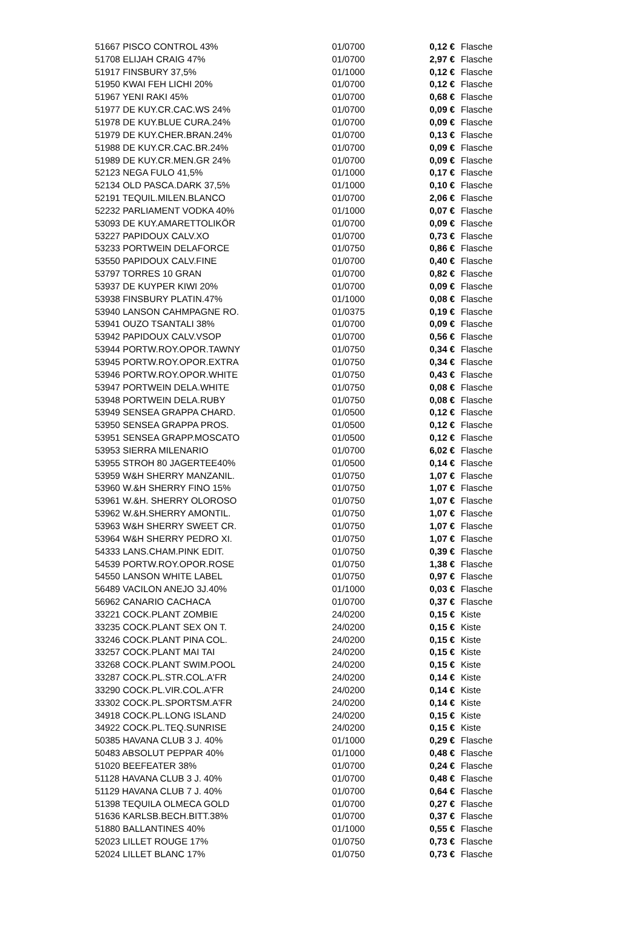| 51667 PISCO CONTROL 43% | 01/0700 | 0,12 € | Flasche |
| 51708 ELIJAH CRAIG 47% | 01/0700 | 2,97 € | Flasche |
| 51917 FINSBURY 37,5% | 01/1000 | 0,12 € | Flasche |
| 51950 KWAI FEH LICHI 20% | 01/0700 | 0,12 € | Flasche |
| 51967 YENI RAKI 45% | 01/0700 | 0,68 € | Flasche |
| 51977 DE KUY.CR.CAC.WS 24% | 01/0700 | 0,09 € | Flasche |
| 51978 DE KUY.BLUE CURA.24% | 01/0700 | 0,09 € | Flasche |
| 51979 DE KUY.CHER.BRAN.24% | 01/0700 | 0,13 € | Flasche |
| 51988 DE KUY.CR.CAC.BR.24% | 01/0700 | 0,09 € | Flasche |
| 51989 DE KUY.CR.MEN.GR 24% | 01/0700 | 0,09 € | Flasche |
| 52123 NEGA FULO 41,5% | 01/1000 | 0,17 € | Flasche |
| 52134 OLD PASCA.DARK 37,5% | 01/1000 | 0,10 € | Flasche |
| 52191 TEQUIL.MILEN.BLANCO | 01/0700 | 2,06 € | Flasche |
| 52232 PARLIAMENT VODKA 40% | 01/1000 | 0,07 € | Flasche |
| 53093 DE KUY.AMARETTOLIKÖR | 01/0700 | 0,09 € | Flasche |
| 53227 PAPIDOUX CALV.XO | 01/0700 | 0,73 € | Flasche |
| 53233 PORTWEIN DELAFORCE | 01/0750 | 0,86 € | Flasche |
| 53550 PAPIDOUX CALV.FINE | 01/0700 | 0,40 € | Flasche |
| 53797 TORRES 10 GRAN | 01/0700 | 0,82 € | Flasche |
| 53937 DE KUYPER KIWI 20% | 01/0700 | 0,09 € | Flasche |
| 53938 FINSBURY PLATIN.47% | 01/1000 | 0,08 € | Flasche |
| 53940 LANSON CAHMPAGNE RO. | 01/0375 | 0,19 € | Flasche |
| 53941 OUZO TSANTALI 38% | 01/0700 | 0,09 € | Flasche |
| 53942 PAPIDOUX CALV.VSOP | 01/0700 | 0,56 € | Flasche |
| 53944 PORTW.ROY.OPOR.TAWNY | 01/0750 | 0,34 € | Flasche |
| 53945 PORTW.ROY.OPOR.EXTRA | 01/0750 | 0,34 € | Flasche |
| 53946 PORTW.ROY.OPOR.WHITE | 01/0750 | 0,43 € | Flasche |
| 53947 PORTWEIN DELA.WHITE | 01/0750 | 0,08 € | Flasche |
| 53948 PORTWEIN DELA.RUBY | 01/0750 | 0,08 € | Flasche |
| 53949 SENSEA GRAPPA CHARD. | 01/0500 | 0,12 € | Flasche |
| 53950 SENSEA GRAPPA PROS. | 01/0500 | 0,12 € | Flasche |
| 53951 SENSEA GRAPP.MOSCATO | 01/0500 | 0,12 € | Flasche |
| 53953 SIERRA MILENARIO | 01/0700 | 6,02 € | Flasche |
| 53955 STROH 80 JAGERTEE40% | 01/0500 | 0,14 € | Flasche |
| 53959 W&H SHERRY MANZANIL. | 01/0750 | 1,07 € | Flasche |
| 53960 W.&H SHERRY FINO 15% | 01/0750 | 1,07 € | Flasche |
| 53961 W.&H. SHERRY OLOROSO | 01/0750 | 1,07 € | Flasche |
| 53962 W.&H.SHERRY AMONTIL. | 01/0750 | 1,07 € | Flasche |
| 53963 W&H SHERRY SWEET CR. | 01/0750 | 1,07 € | Flasche |
| 53964 W&H SHERRY PEDRO XI. | 01/0750 | 1,07 € | Flasche |
| 54333 LANS.CHAM.PINK EDIT. | 01/0750 | 0,39 € | Flasche |
| 54539 PORTW.ROY.OPOR.ROSE | 01/0750 | 1,38 € | Flasche |
| 54550 LANSON WHITE LABEL | 01/0750 | 0,97 € | Flasche |
| 56489 VACILON ANEJO 3J.40% | 01/1000 | 0,03 € | Flasche |
| 56962 CANARIO CACHACA | 01/0700 | 0,37 € | Flasche |
| 33221 COCK.PLANT ZOMBIE | 24/0200 | 0,15 € | Kiste |
| 33235 COCK.PLANT SEX ON T. | 24/0200 | 0,15 € | Kiste |
| 33246 COCK.PLANT PINA COL. | 24/0200 | 0,15 € | Kiste |
| 33257 COCK.PLANT MAI TAI | 24/0200 | 0,15 € | Kiste |
| 33268 COCK.PLANT SWIM.POOL | 24/0200 | 0,15 € | Kiste |
| 33287 COCK.PL.STR.COL.A'FR | 24/0200 | 0,14 € | Kiste |
| 33290 COCK.PL.VIR.COL.A'FR | 24/0200 | 0,14 € | Kiste |
| 33302 COCK.PL.SPORTSM.A'FR | 24/0200 | 0,14 € | Kiste |
| 34918 COCK.PL.LONG ISLAND | 24/0200 | 0,15 € | Kiste |
| 34922 COCK.PL.TEQ.SUNRISE | 24/0200 | 0,15 € | Kiste |
| 50385 HAVANA CLUB 3 J. 40% | 01/1000 | 0,29 € | Flasche |
| 50483 ABSOLUT PEPPAR 40% | 01/1000 | 0,48 € | Flasche |
| 51020 BEEFEATER 38% | 01/0700 | 0,24 € | Flasche |
| 51128 HAVANA CLUB 3 J. 40% | 01/0700 | 0,48 € | Flasche |
| 51129 HAVANA CLUB 7 J. 40% | 01/0700 | 0,64 € | Flasche |
| 51398 TEQUILA OLMECA GOLD | 01/0700 | 0,27 € | Flasche |
| 51636 KARLSB.BECH.BITT.38% | 01/0700 | 0,37 € | Flasche |
| 51880 BALLANTINES 40% | 01/1000 | 0,55 € | Flasche |
| 52023 LILLET ROUGE 17% | 01/0750 | 0,73 € | Flasche |
| 52024 LILLET BLANC 17% | 01/0750 | 0,73 € | Flasche |